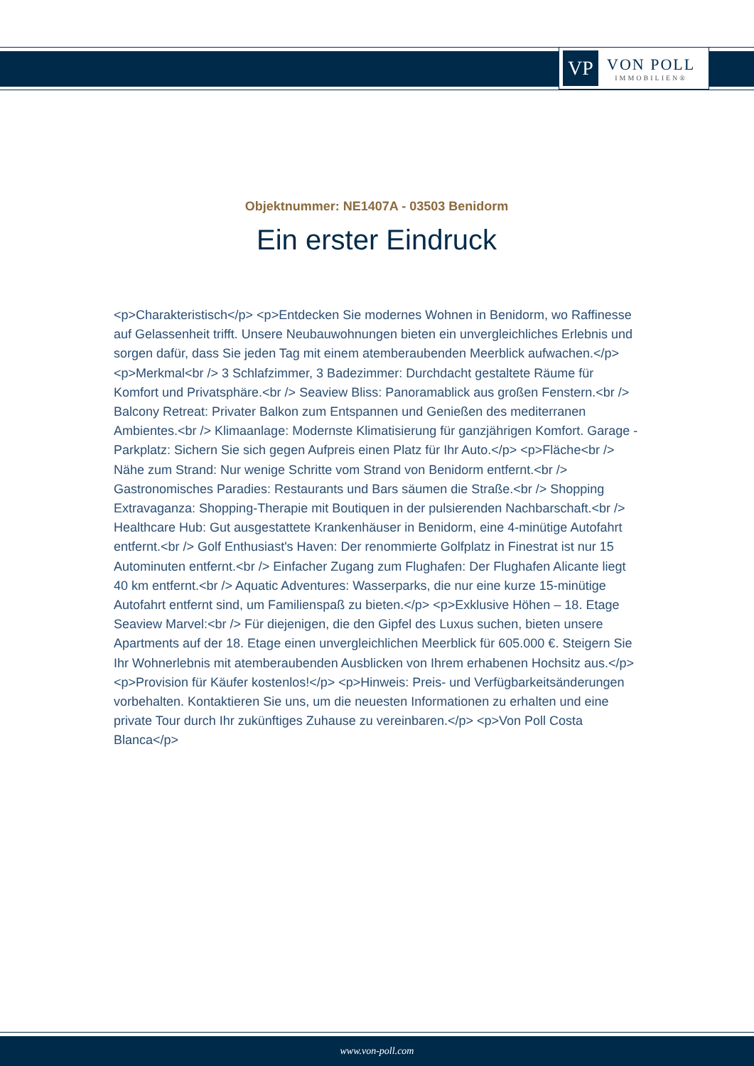VP
VON POLL
IMMOBILIEN®
Objektnummer: NE1407A - 03503 Benidorm
Ein erster Eindruck
<p>Charakteristisch</p> <p>Entdecken Sie modernes Wohnen in Benidorm, wo Raffinesse auf Gelassenheit trifft. Unsere Neubauwohnungen bieten ein unvergleichliches Erlebnis und sorgen dafür, dass Sie jeden Tag mit einem atemberaubenden Meerblick aufwachen.</p> <p>Merkmal<br /> 3 Schlafzimmer, 3 Badezimmer: Durchdacht gestaltete Räume für Komfort und Privatsphäre.<br /> Seaview Bliss: Panoramablick aus großen Fenstern.<br /> Balcony Retreat: Privater Balkon zum Entspannen und Genießen des mediterranen Ambientes.<br /> Klimaanlage: Modernste Klimatisierung für ganzjährigen Komfort. Garage - Parkplatz: Sichern Sie sich gegen Aufpreis einen Platz für Ihr Auto.</p> <p>Fläche<br /> Nähe zum Strand: Nur wenige Schritte vom Strand von Benidorm entfernt.<br /> Gastronomisches Paradies: Restaurants und Bars säumen die Straße.<br /> Shopping Extravaganza: Shopping-Therapie mit Boutiquen in der pulsierenden Nachbarschaft.<br /> Healthcare Hub: Gut ausgestattete Krankenhäuser in Benidorm, eine 4-minütige Autofahrt entfernt.<br /> Golf Enthusiast's Haven: Der renommierte Golfplatz in Finestrat ist nur 15 Autominuten entfernt.<br /> Einfacher Zugang zum Flughafen: Der Flughafen Alicante liegt 40 km entfernt.<br /> Aquatic Adventures: Wasserparks, die nur eine kurze 15-minütige Autofahrt entfernt sind, um Familienspaß zu bieten.</p> <p>Exklusive Höhen – 18. Etage Seaview Marvel:<br /> Für diejenigen, die den Gipfel des Luxus suchen, bieten unsere Apartments auf der 18. Etage einen unvergleichlichen Meerblick für 605.000 €. Steigern Sie Ihr Wohnerlebnis mit atemberaubenden Ausblicken von Ihrem erhabenen Hochsitz aus.</p> <p>Provision für Käufer kostenlos!</p> <p>Hinweis: Preis- und Verfügbarkeitsänderungen vorbehalten. Kontaktieren Sie uns, um die neuesten Informationen zu erhalten und eine private Tour durch Ihr zukünftiges Zuhause zu vereinbaren.</p> <p>Von Poll Costa Blanca</p>
www.von-poll.com